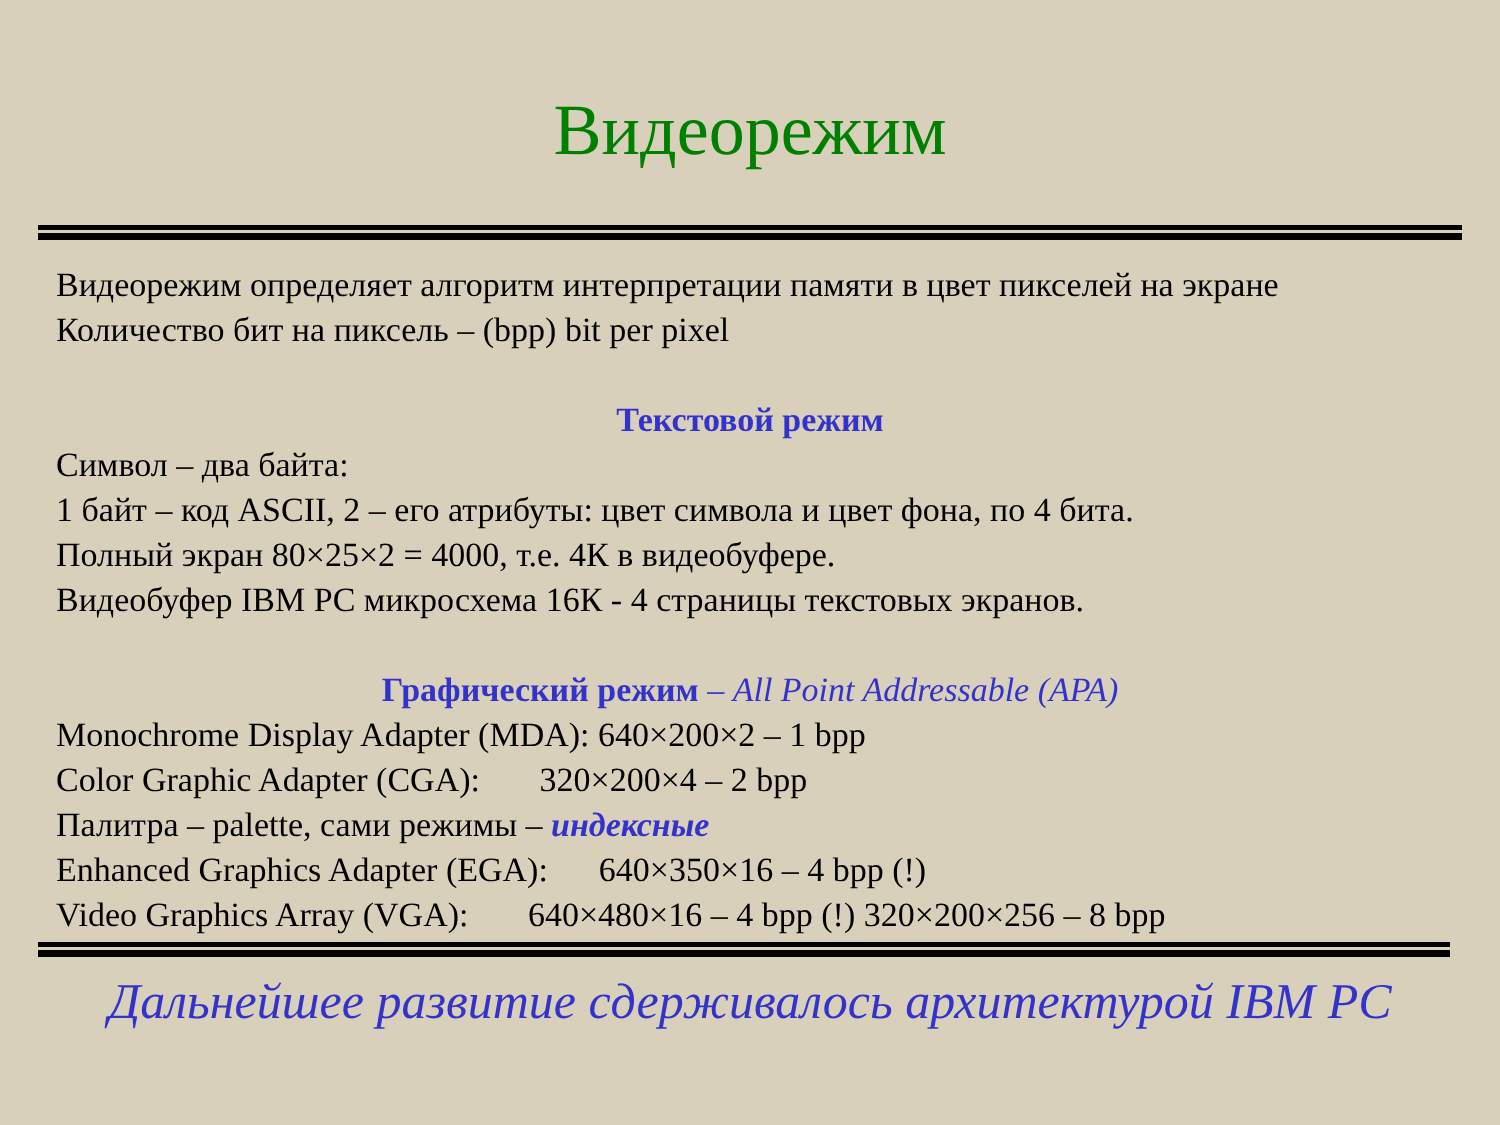Видеорежим
Видеорежим определяет алгоритм интерпретации памяти в цвет пикселей на экране
Количество бит на пиксель – (bpp) bit per pixel
Текстовой режим
Символ – два байта:
1 байт – код ASCII, 2 – его атрибуты: цвет символа и цвет фона, по 4 бита.
Полный экран 80×25×2 = 4000, т.е. 4К в видеобуфере.
Видеобуфер IBM PC микросхема 16К - 4 страницы текстовых экранов.
Графический режим – All Point Addressable (APA)
Monochrome Display Adapter (MDA): 640×200×2 – 1 bpp
Color Graphic Adapter (CGA): 320×200×4 – 2 bpp
Палитра – palette, сами режимы – индексные
Enhanced Graphics Adapter (EGA): 640×350×16 – 4 bpp (!)
Video Graphics Array (VGA): 640×480×16 – 4 bpp (!) 320×200×256 – 8 bpp
Дальнейшее развитие сдерживалось архитектурой IBM PC